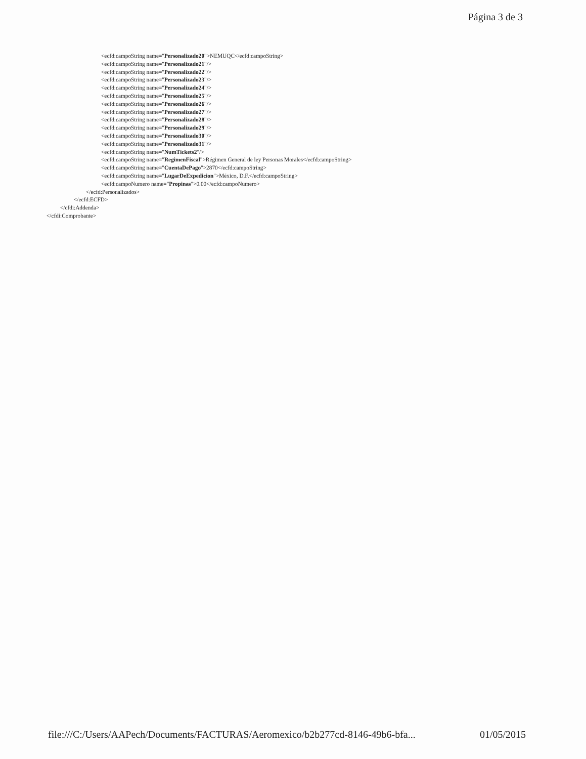Página 3 de 3
<ecfd:campoString name="Personalizado20">NEMUQC</ecfd:campoString>
<ecfd:campoString name="Personalizado21"/>
<ecfd:campoString name="Personalizado22"/>
<ecfd:campoString name="Personalizado23"/>
<ecfd:campoString name="Personalizado24"/>
<ecfd:campoString name="Personalizado25"/>
<ecfd:campoString name="Personalizado26"/>
<ecfd:campoString name="Personalizado27"/>
<ecfd:campoString name="Personalizado28"/>
<ecfd:campoString name="Personalizado29"/>
<ecfd:campoString name="Personalizado30"/>
<ecfd:campoString name="Personalizado31"/>
<ecfd:campoString name="NumTickets2"/>
<ecfd:campoString name="RegimenFiscal">Régimen General de ley Personas Morales</ecfd:campoString>
<ecfd:campoString name="CuentaDePago">2870</ecfd:campoString>
<ecfd:campoString name="LugarDeExpedicion">México, D.F.</ecfd:campoString>
<ecfd:campoNumero name="Propinas">0.00</ecfd:campoNumero>
</ecfd:Personalizados>
</ecfd:ECFD>
</cfdi:Addenda>
</cfdi:Comprobante>
file:///C:/Users/AAPech/Documents/FACTURAS/Aeromexico/b2b277cd-8146-49b6-bfa... 01/05/2015